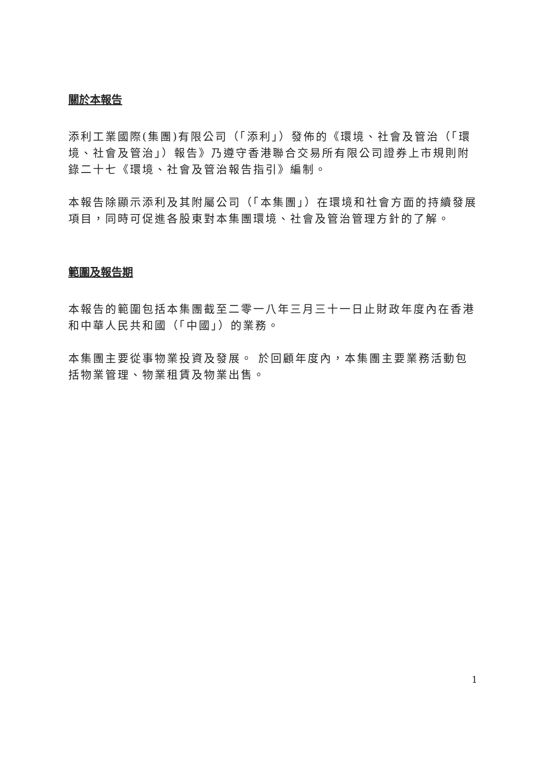關於本報告
添利工業國際(集團)有限公司（「添利」）發佈的《環境、社會及管治（「環境、社會及管治」）報告》乃遵守香港聯合交易所有限公司證券上市規則附錄二十七《環境、社會及管治報告指引》編制。
本報告除顯示添利及其附屬公司（「本集團」）在環境和社會方面的持續發展項目，同時可促進各股東對本集團環境、社會及管治管理方針的了解。
範圍及報告期
本報告的範圍包括本集團截至二零一八年三月三十一日止財政年度內在香港和中華人民共和國（「中國」）的業務。
本集團主要從事物業投資及發展。 於回顧年度內，本集團主要業務活動包括物業管理、物業租賃及物業出售。
1